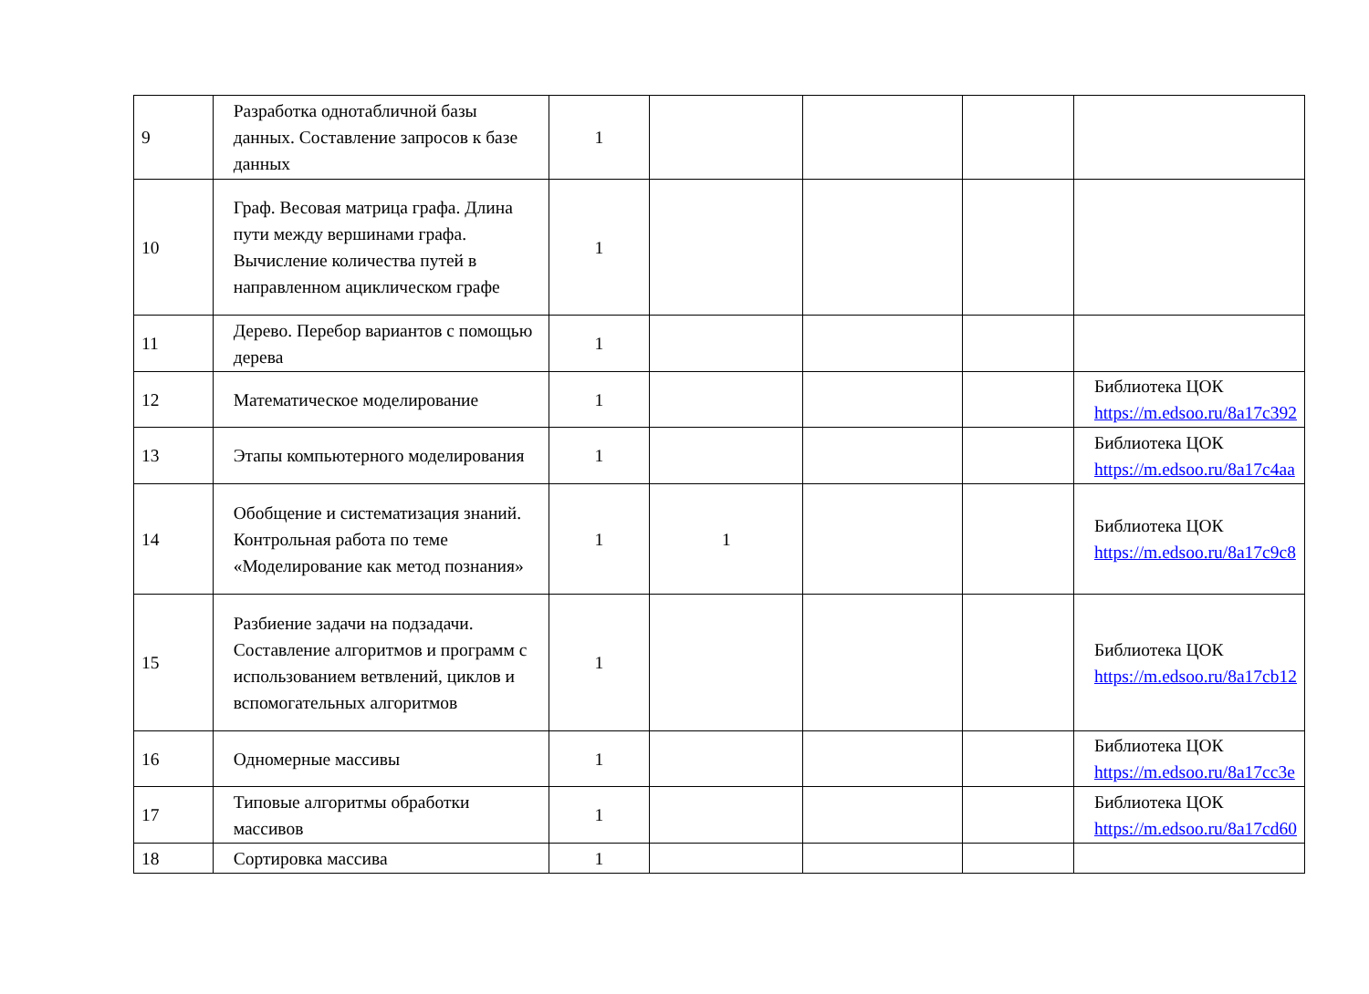| 9 | Разработка однотабличной базы данных. Составление запросов к базе данных | 1 | | | | |
| 10 | Граф. Весовая матрица графа. Длина пути между вершинами графа. Вычисление количества путей в направленном ациклическом графе | 1 | | | | |
| 11 | Дерево. Перебор вариантов с помощью дерева | 1 | | | | |
| 12 | Математическое моделирование | 1 | | | | Библиотека ЦОК https://m.edsoo.ru/8a17c392 |
| 13 | Этапы компьютерного моделирования | 1 | | | | Библиотека ЦОК https://m.edsoo.ru/8a17c4aa |
| 14 | Обобщение и систематизация знаний. Контрольная работа по теме «Моделирование как метод познания» | 1 | 1 | | | Библиотека ЦОК https://m.edsoo.ru/8a17c9c8 |
| 15 | Разбиение задачи на подзадачи. Составление алгоритмов и программ с использованием ветвлений, циклов и вспомогательных алгоритмов | 1 | | | | Библиотека ЦОК https://m.edsoo.ru/8a17cb12 |
| 16 | Одномерные массивы | 1 | | | | Библиотека ЦОК https://m.edsoo.ru/8a17cc3e |
| 17 | Типовые алгоритмы обработки массивов | 1 | | | | Библиотека ЦОК https://m.edsoo.ru/8a17cd60 |
| 18 | Сортировка массива | 1 | | | | |